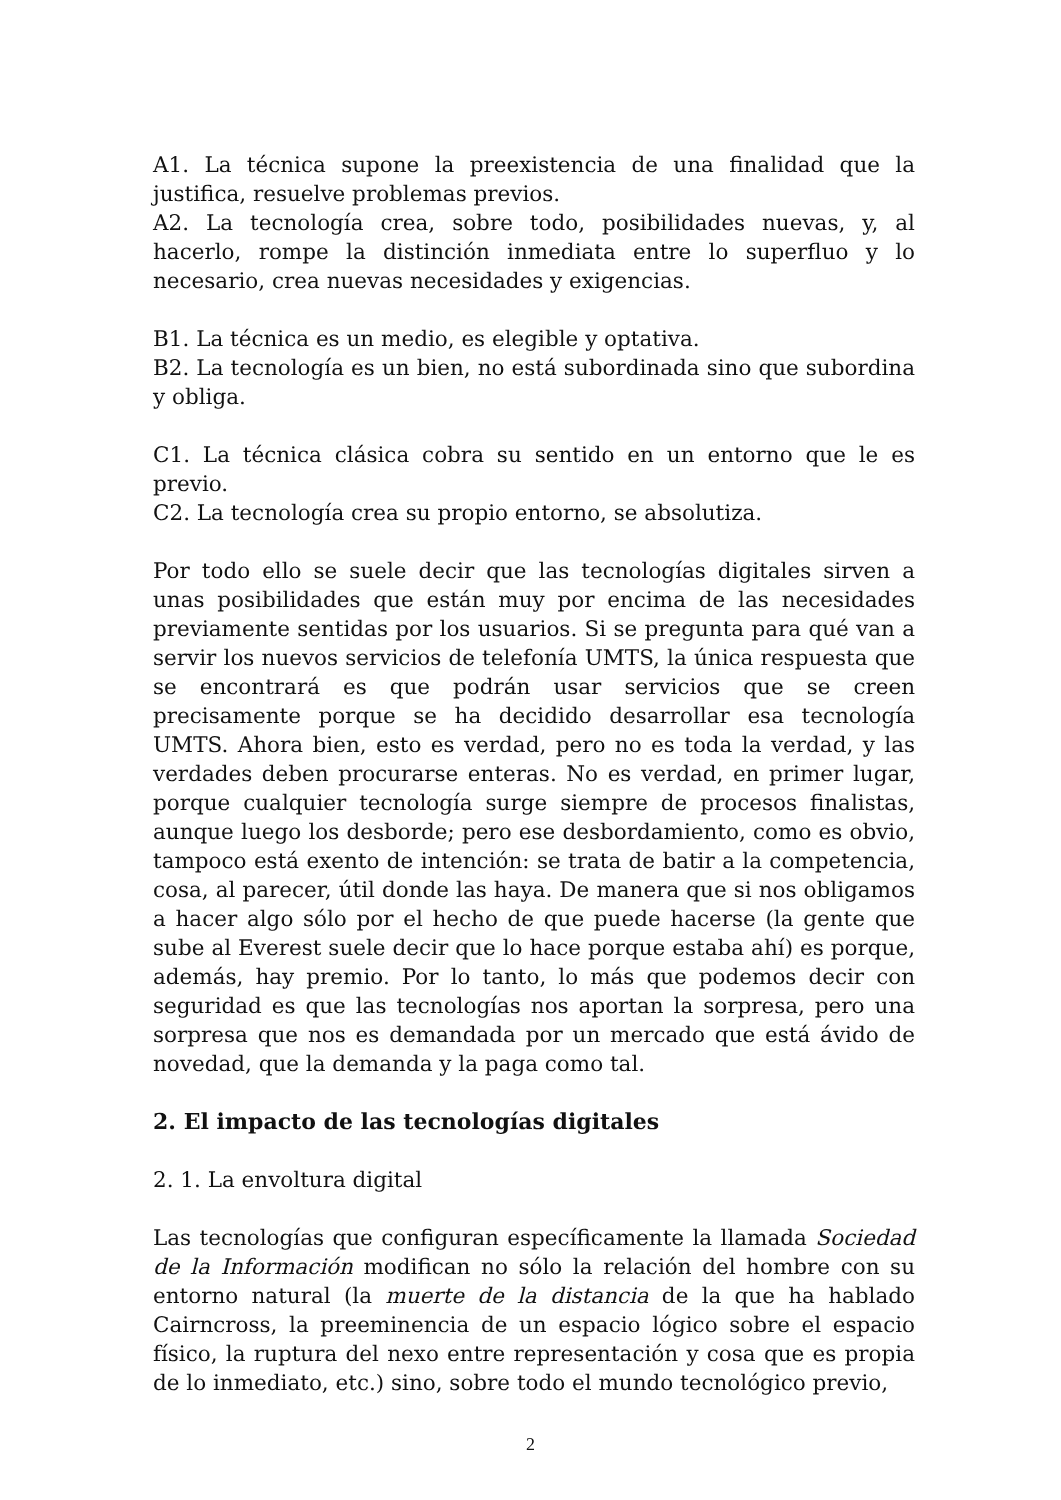A1. La técnica supone la preexistencia de una finalidad que la justifica, resuelve problemas previos.
A2. La tecnología crea, sobre todo, posibilidades nuevas, y, al hacerlo, rompe la distinción inmediata entre lo superfluo y lo necesario, crea nuevas necesidades y exigencias.
B1. La técnica es un medio, es elegible y optativa.
B2. La tecnología es un bien, no está subordinada sino que subordina y obliga.
C1. La técnica clásica cobra su sentido en un entorno que le es previo.
C2. La tecnología crea su propio entorno, se absolutiza.
Por todo ello se suele decir que las tecnologías digitales sirven a unas posibilidades que están muy por encima de las necesidades previamente sentidas por los usuarios. Si se pregunta para qué van a servir los nuevos servicios de telefonía UMTS, la única respuesta que se encontrará es que podrán usar servicios que se creen precisamente porque se ha decidido desarrollar esa tecnología UMTS. Ahora bien, esto es verdad, pero no es toda la verdad, y las verdades deben procurarse enteras. No es verdad, en primer lugar, porque cualquier tecnología surge siempre de procesos finalistas, aunque luego los desborde; pero ese desbordamiento, como es obvio, tampoco está exento de intención: se trata de batir a la competencia, cosa, al parecer, útil donde las haya. De manera que si nos obligamos a hacer algo sólo por el hecho de que puede hacerse (la gente que sube al Everest suele decir que lo hace porque estaba ahí) es porque, además, hay premio. Por lo tanto, lo más que podemos decir con seguridad es que las tecnologías nos aportan la sorpresa, pero una sorpresa que nos es demandada por un mercado que está ávido de novedad, que la demanda y la paga como tal.
2. El impacto de las tecnologías digitales
2. 1. La envoltura digital
Las tecnologías que configuran específicamente la llamada Sociedad de la Información modifican no sólo la relación del hombre con su entorno natural (la muerte de la distancia de la que ha hablado Cairncross, la preeminencia de un espacio lógico sobre el espacio físico, la ruptura del nexo entre representación y cosa que es propia de lo inmediato, etc.) sino, sobre todo el mundo tecnológico previo,
2